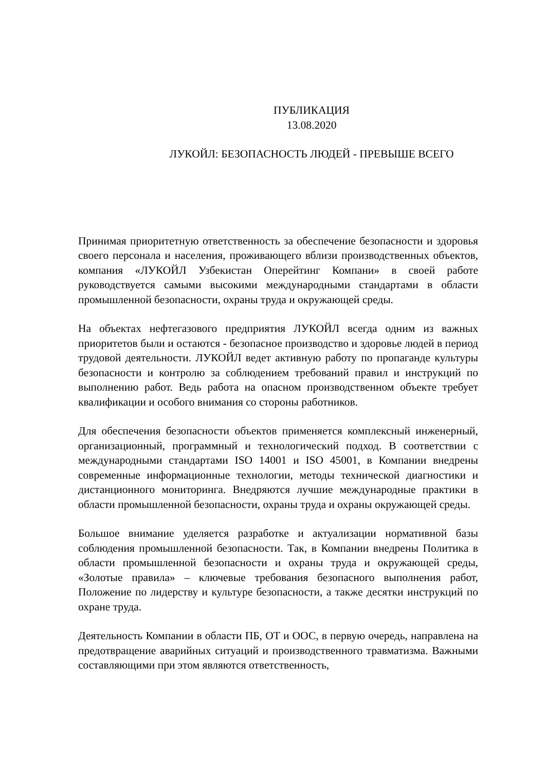ПУБЛИКАЦИЯ
13.08.2020
ЛУКОЙЛ: БЕЗОПАСНОСТЬ ЛЮДЕЙ - ПРЕВЫШЕ ВСЕГО
Принимая приоритетную ответственность за обеспечение безопасности и здоровья своего персонала и населения, проживающего вблизи производственных объектов, компания «ЛУКОЙЛ Узбекистан Оперейтинг Компани» в своей работе руководствуется самыми высокими международными стандартами в области промышленной безопасности, охраны труда и окружающей среды.
На объектах нефтегазового предприятия ЛУКОЙЛ всегда одним из важных приоритетов были и остаются - безопасное производство и здоровье людей в период трудовой деятельности. ЛУКОЙЛ ведет активную работу по пропаганде культуры безопасности и контролю за соблюдением требований правил и инструкций по выполнению работ. Ведь работа на опасном производственном объекте требует квалификации и особого внимания со стороны работников.
Для обеспечения безопасности объектов применяется комплексный инженерный, организационный, программный и технологический подход. В соответствии с международными стандартами ISO 14001 и ISO 45001, в Компании внедрены современные информационные технологии, методы технической диагностики и дистанционного мониторинга. Внедряются лучшие международные практики в области промышленной безопасности, охраны труда и охраны окружающей среды.
Большое внимание уделяется разработке и актуализации нормативной базы соблюдения промышленной безопасности. Так, в Компании внедрены Политика в области промышленной безопасности и охраны труда и окружающей среды, «Золотые правила» – ключевые требования безопасного выполнения работ, Положение по лидерству и культуре безопасности, а также десятки инструкций по охране труда.
Деятельность Компании в области ПБ, ОТ и ООС, в первую очередь, направлена на предотвращение аварийных ситуаций и производственного травматизма. Важными составляющими при этом являются ответственность,